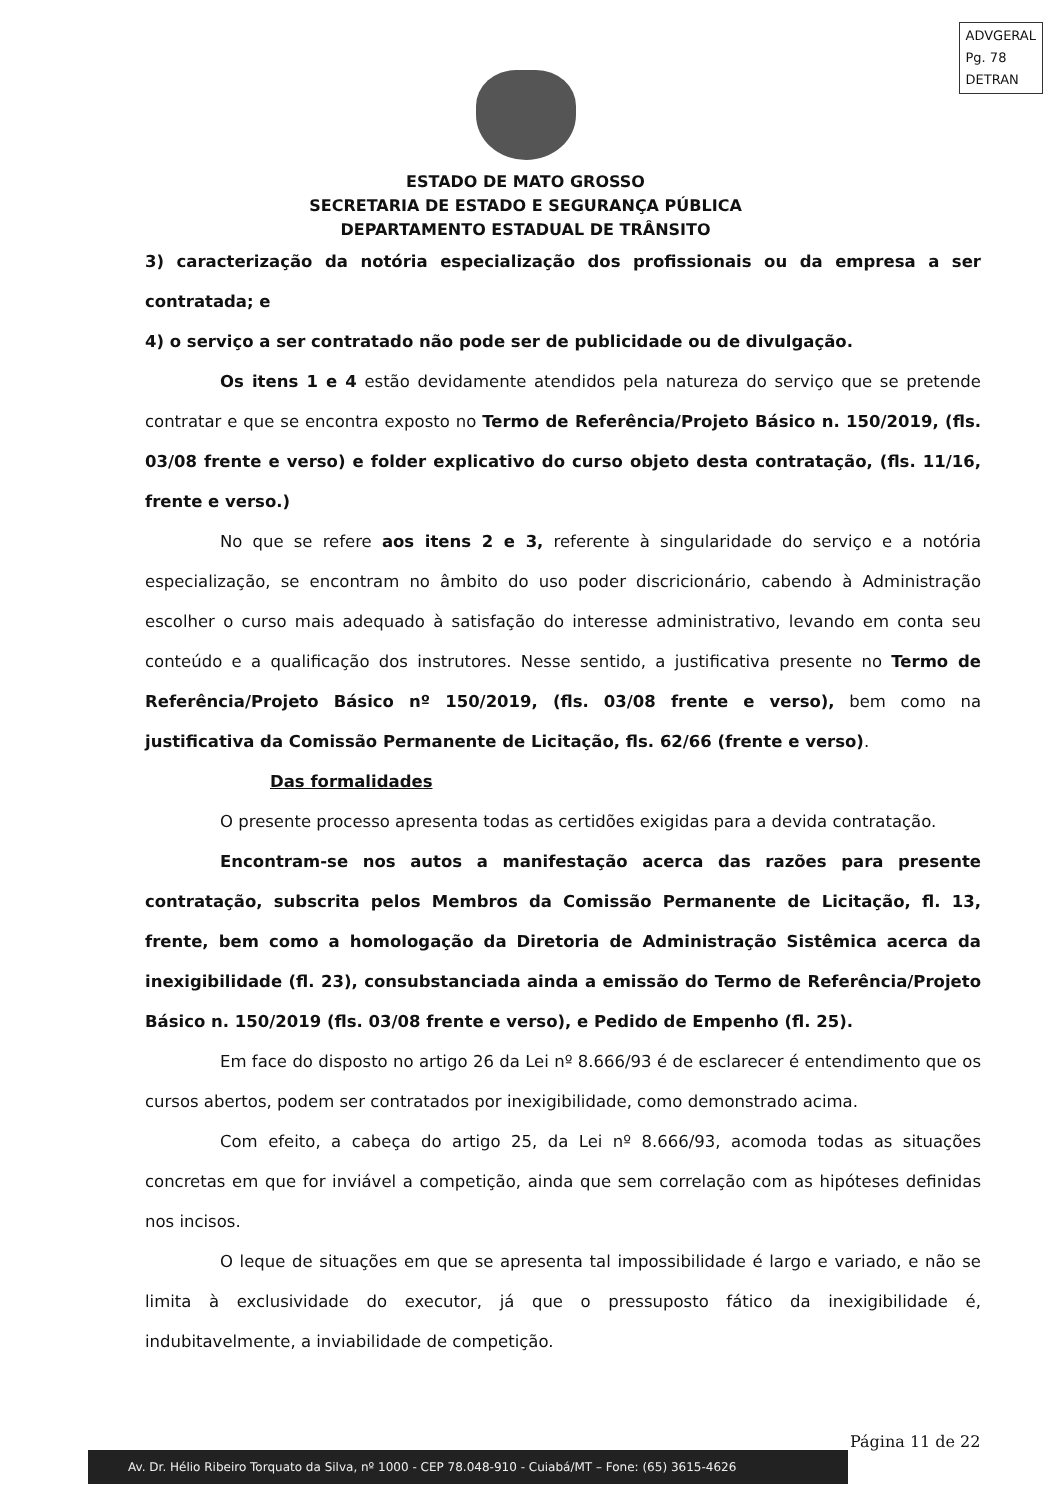ADVGERAL
Pg. 78
DETRAN
ESTADO DE MATO GROSSO
SECRETARIA DE ESTADO E SEGURANÇA PÚBLICA
DEPARTAMENTO ESTADUAL DE TRÂNSITO
3) caracterização da notória especialização dos profissionais ou da empresa a ser contratada; e
4) o serviço a ser contratado não pode ser de publicidade ou de divulgação.
Os itens 1 e 4 estão devidamente atendidos pela natureza do serviço que se pretende contratar e que se encontra exposto no Termo de Referência/Projeto Básico n. 150/2019, (fls. 03/08 frente e verso) e folder explicativo do curso objeto desta contratação, (fls. 11/16, frente e verso.)
No que se refere aos itens 2 e 3, referente à singularidade do serviço e a notória especialização, se encontram no âmbito do uso poder discricionário, cabendo à Administração escolher o curso mais adequado à satisfação do interesse administrativo, levando em conta seu conteúdo e a qualificação dos instrutores. Nesse sentido, a justificativa presente no Termo de Referência/Projeto Básico nº 150/2019, (fls. 03/08 frente e verso), bem como na justificativa da Comissão Permanente de Licitação, fls. 62/66 (frente e verso).
Das formalidades
O presente processo apresenta todas as certidões exigidas para a devida contratação.
Encontram-se nos autos a manifestação acerca das razões para presente contratação, subscrita pelos Membros da Comissão Permanente de Licitação, fl. 13, frente, bem como a homologação da Diretoria de Administração Sistêmica acerca da inexigibilidade (fl. 23), consubstanciada ainda a emissão do Termo de Referência/Projeto Básico n. 150/2019 (fls. 03/08 frente e verso), e Pedido de Empenho (fl. 25).
Em face do disposto no artigo 26 da Lei nº 8.666/93 é de esclarecer é entendimento que os cursos abertos, podem ser contratados por inexigibilidade, como demonstrado acima.
Com efeito, a cabeça do artigo 25, da Lei nº 8.666/93, acomoda todas as situações concretas em que for inviável a competição, ainda que sem correlação com as hipóteses definidas nos incisos.
O leque de situações em que se apresenta tal impossibilidade é largo e variado, e não se limita à exclusividade do executor, já que o pressuposto fático da inexigibilidade é, indubitavelmente, a inviabilidade de competição.
Página 11 de 22
Av. Dr. Hélio Ribeiro Torquato da Silva, nº 1000 - CEP 78.048-910 - Cuiabá/MT – Fone: (65) 3615-4626